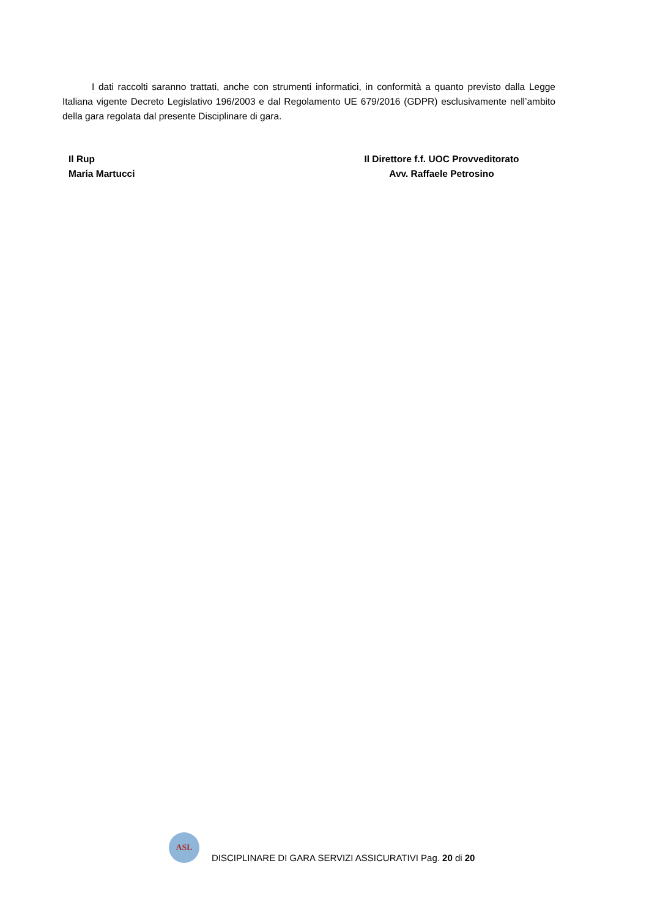I dati raccolti saranno trattati, anche con strumenti informatici, in conformità a quanto previsto dalla Legge Italiana vigente Decreto Legislativo 196/2003 e dal Regolamento UE 679/2016 (GDPR) esclusivamente nell’ambito della gara regolata dal presente Disciplinare di gara.
Il Rup
Maria Martucci
Il Direttore f.f. UOC Provveditorato
Avv. Raffaele Petrosino
ASL
DISCIPLINARE DI GARA SERVIZI ASSICURATIVI Pag. 20 di 20